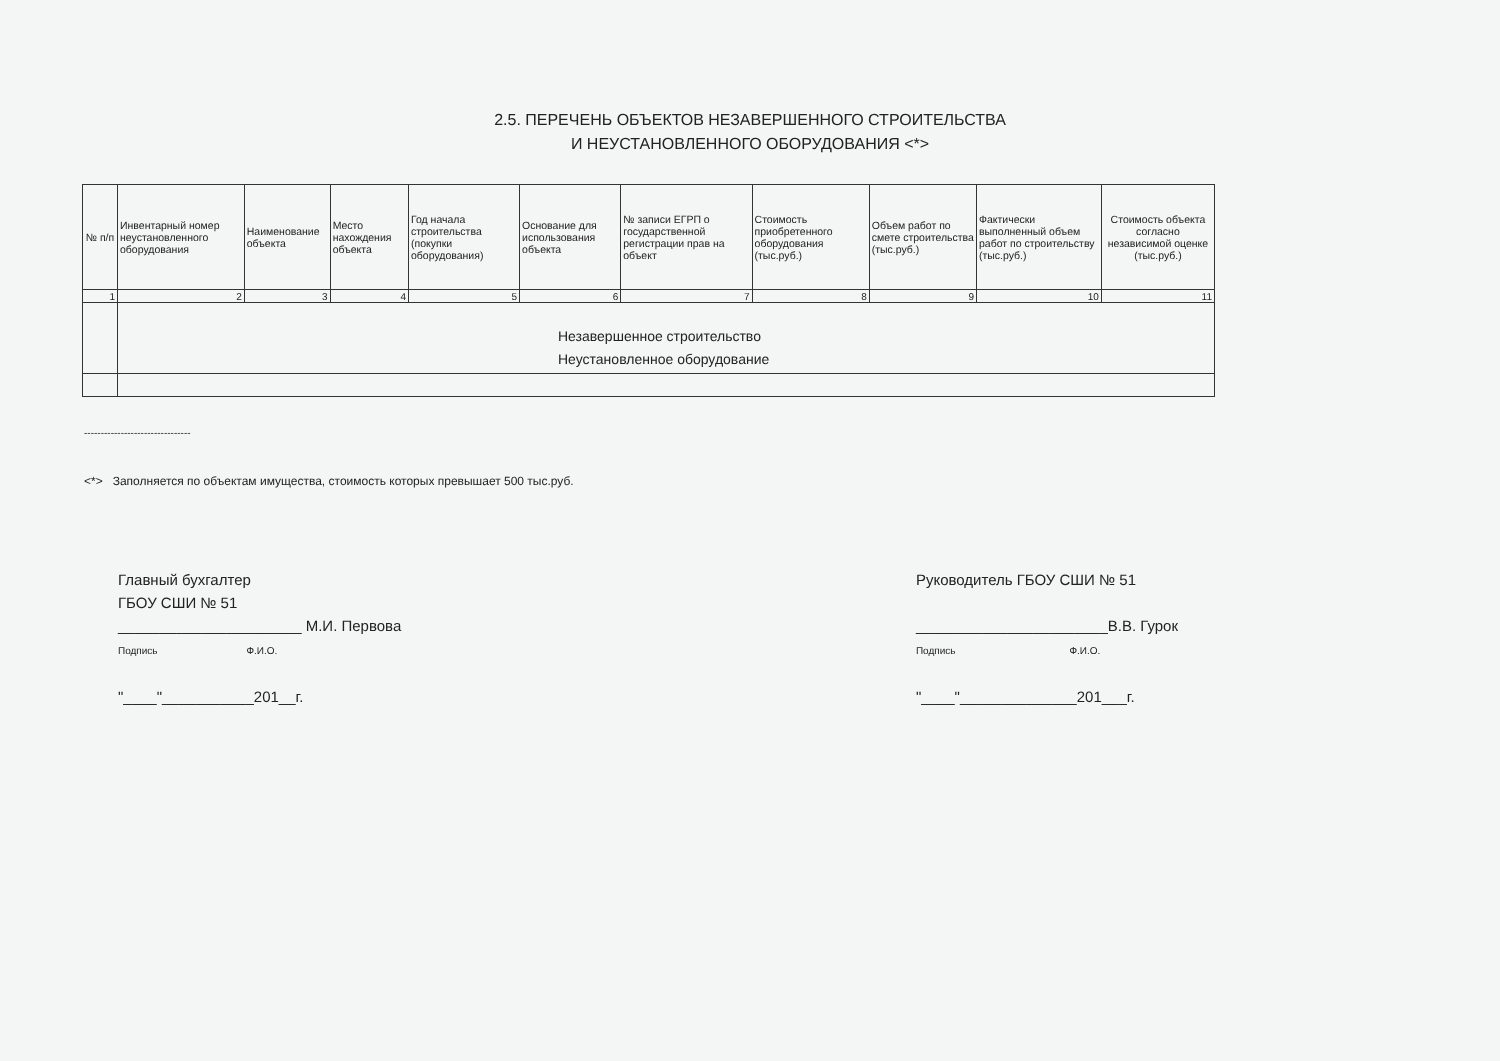2.5. ПЕРЕЧЕНЬ ОБЪЕКТОВ НЕЗАВЕРШЕННОГО СТРОИТЕЛЬСТВА
И НЕУСТАНОВЛЕННОГО ОБОРУДОВАНИЯ <*>
| № п/п | Инвентарный номер неустановленного оборудования | Наименование объекта | Место нахождения объекта | Год начала строительства (покупки оборудования) | Основание для использования объекта | № записи ЕГРП о государственной регистрации прав на объект | Стоимость приобретенного оборудования (тыс.руб.) | Объем работ по смете строительства (тыс.руб.) | Фактически выполненный объем работ по строительству (тыс.руб.) | Стоимость объекта согласно независимой оценке (тыс.руб.) |
| --- | --- | --- | --- | --- | --- | --- | --- | --- | --- | --- |
| 1 | 2 | 3 | 4 | 5 | 6 | 7 | 8 | 9 | 10 | 11 |
| | Незавершенное строительство Неустановленное оборудование | | | | | | | | | |
--------------------------------
<*> Заполняется по объектам имущества, стоимость которых превышает 500 тыс.руб.
Главный бухгалтер
ГБОУ СШИ № 51
______________________ М.И. Первова
Подпись Ф.И.О.
"____"___________201__г.
Руководитель ГБОУ СШИ № 51
_______________________В.В. Гурок
Подпись Ф.И.О.
"____"______________201___г.